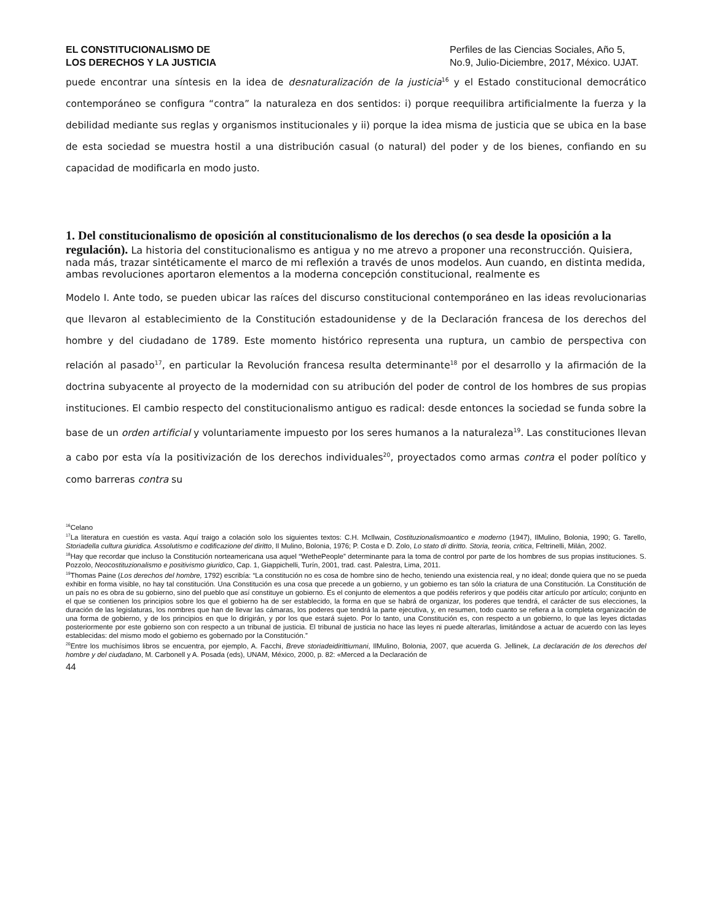EL CONSTITUCIONALISMO DE
LOS DERECHOS Y LA JUSTICIA
Perfiles de las Ciencias Sociales, Año 5, No.9, Julio-Diciembre, 2017, México. UJAT.
puede encontrar una síntesis en la idea de desnaturalización de la justicia<sup>16</sup> y el Estado constitucional democrático contemporáneo se configura “contra” la naturaleza en dos sentidos: i) porque reequilibra artificialmente la fuerza y la debilidad mediante sus reglas y organismos institucionales y ii) porque la idea misma de justicia que se ubica en la base de esta sociedad se muestra hostil a una distribución casual (o natural) del poder y de los bienes, confiando en su capacidad de modificarla en modo justo.
1. Del constitucionalismo de oposición al constitucionalismo de los derechos (o sea desde la oposición a la regulación).
La historia del constitucionalismo es antigua y no me atrevo a proponer una reconstrucción. Quisiera, nada más, trazar sintéticamente el marco de mi reflexión a través de unos modelos. Aun cuando, en distinta medida, ambas revoluciones aportaron elementos a la moderna concepción constitucional, realmente es
Modelo I. Ante todo, se pueden ubicar las raíces del discurso constitucional contemporáneo en las ideas revolucionarias que llevaron al establecimiento de la Constitución estadounidense y de la Declaración francesa de los derechos del hombre y del ciudadano de 1789. Este momento histórico representa una ruptura, un cambio de perspectiva con relación al pasado<sup>17</sup>, en particular la Revolución francesa resulta determinante<sup>18</sup> por el desarrollo y la afirmación de la doctrina subyacente al proyecto de la modernidad con su atribución del poder de control de los hombres de sus propias instituciones. El cambio respecto del constitucionalismo antiguo es radical: desde entonces la sociedad se funda sobre la base de un orden artificial y voluntariamente impuesto por los seres humanos a la naturaleza<sup>19</sup>. Las constituciones llevan a cabo por esta vía la positivización de los derechos individuales<sup>20</sup>, proyectados como armas contra el poder político y como barreras contra su
<sup>16</sup> Celano
<sup>17</sup> La literatura en cuestión es vasta. Aquí traigo a colación solo los siguientes textos: C.H. McIlwain, Costituzionalismoantico e moderno (1947), IlMulino, Bolonia, 1990; G. Tarello, Storiadella cultura giuridica. Assolutismo e codificazione del diritto, Il Mulino, Bolonia, 1976; P. Costa e D. Zolo, Lo stato di diritto. Storia, teoria, critica, Feltrinelli, Milán, 2002.
<sup>18</sup> Hay que recordar que incluso la Constitución norteamericana usa aquel “WethePeople” determinante para la toma de control por parte de los hombres de sus propias instituciones. S. Pozzolo, Neocostituzionalismo e positivismo giuridico, Cap. 1, Giappichelli, Turín, 2001, trad. cast. Palestra, Lima, 2011.
<sup>19</sup> Thomas Paine (Los derechos del hombre, 1792) escribía: “La constitución no es cosa de hombre sino de hecho, teniendo una existencia real, y no ideal; donde quiera que no se pueda exhibir en forma visible, no hay tal constitución. Una Constitución es una cosa que precede a un gobierno, y un gobierno es tan sólo la criatura de una Constitución. La Constitución de un país no es obra de su gobierno, sino del pueblo que así constituye un gobierno. Es el conjunto de elementos a que podéis referiros y que podéis citar artículo por artículo; conjunto en el que se contienen los principios sobre los que el gobierno ha de ser establecido, la forma en que se habrá de organizar, los poderes que tendrá, el carácter de sus elecciones, la duración de las legislaturas, los nombres que han de llevar las cámaras, los poderes que tendrá la parte ejecutiva, y, en resumen, todo cuanto se refiera a la completa organización de una forma de gobierno, y de los principios en que lo dirigirán, y por los que estará sujeto. Por lo tanto, una Constitución es, con respecto a un gobierno, lo que las leyes dictadas posteriormente por este gobierno son con respecto a un tribunal de justicia. El tribunal de justicia no hace las leyes ni puede alterarlas, limitándose a actuar de acuerdo con las leyes establecidas: del mismo modo el gobierno es gobernado por la Constitución.”
<sup>20</sup> Entre los muchísimos libros se encuentra, por ejemplo, A. Facchi, Breve storiadeidirittiumani, IlMulino, Bolonia, 2007, que acuerda G. Jellinek, La declaración de los derechos del hombre y del ciudadano, M. Carbonell y A. Posada (eds), UNAM, México, 2000, p. 82: «Merced a la Declaración de
44